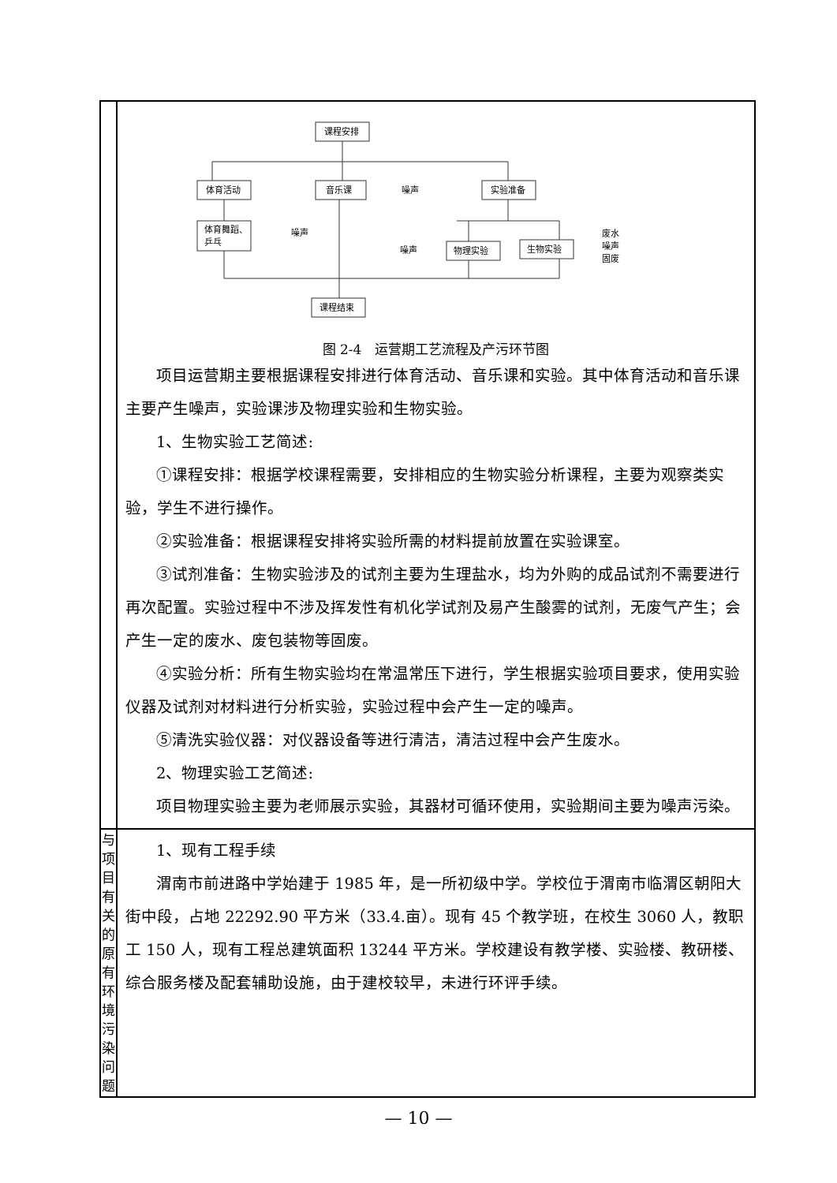| | 课程安排 体育活动 音乐课 实验准备 体育舞蹈、 乒乓 物理实验 生物实验 课程结束 噪声 噪声 噪声 废水 噪声 固废 图 2-4 运营期工艺流程及产污环节图 项目运营期主要根据课程安排进行体育活动、音乐课和实验。其中体育活动和音乐课主要产生噪声，实验课涉及物理实验和生物实验。 1、生物实验工艺简述: ①课程安排：根据学校课程需要，安排相应的生物实验分析课程，主要为观察类实验，学生不进行操作。 ②实验准备：根据课程安排将实验所需的材料提前放置在实验课室。 ③试剂准备：生物实验涉及的试剂主要为生理盐水，均为外购的成品试剂不需要进行再次配置。实验过程中不涉及挥发性有机化学试剂及易产生酸雾的试剂，无废气产生；会产生一定的废水、废包装物等固废。 ④实验分析：所有生物实验均在常温常压下进行，学生根据实验项目要求，使用实验仪器及试剂对材料进行分析实验，实验过程中会产生一定的噪声。 ⑤清洗实验仪器：对仪器设备等进行清洁，清洁过程中会产生废水。 2、物理实验工艺简述: 项目物理实验主要为老师展示实验，其器材可循环使用，实验期间主要为噪声污染。 |
| 与项 目有 关的 原有 环境 污染 问题 | 1、现有工程手续 渭南市前进路中学始建于 1985 年，是一所初级中学。学校位于渭南市临渭区朝阳大街中段，占地 22292.90 平方米（33.4.亩）。现有 45 个教学班，在校生 3060 人，教职工 150 人，现有工程总建筑面积 13244 平方米。学校建设有教学楼、实验楼、教研楼、综合服务楼及配套辅助设施，由于建校较早，未进行环评手续。 |
— 10 —